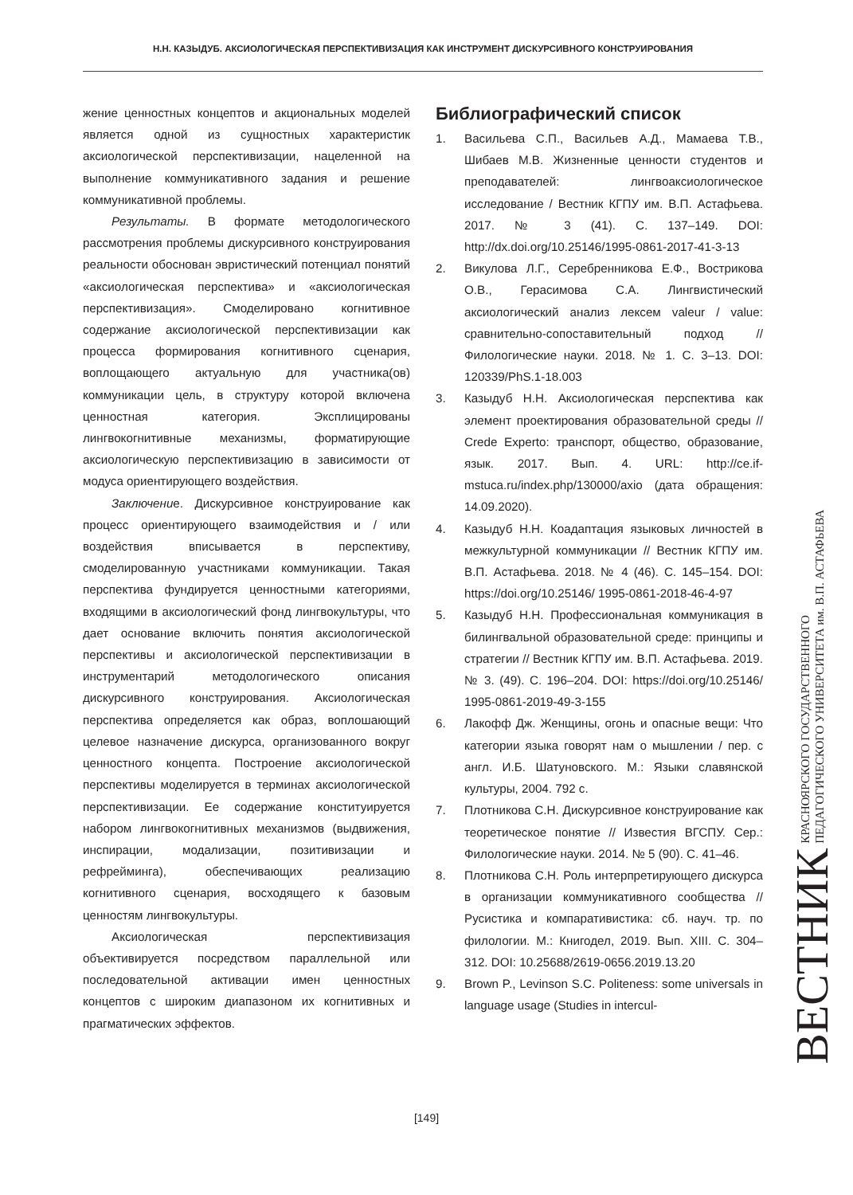Н.Н. КАЗЫДУБ. АКСИОЛОГИЧЕСКАЯ ПЕРСПЕКТИВИЗАЦИЯ КАК ИНСТРУМЕНТ ДИСКУРСИВНОГО КОНСТРУИРОВАНИЯ
жение ценностных концептов и акциональных моделей является одной из сущностных характеристик аксиологической перспективизации, нацеленной на выполнение коммуникативного задания и решение коммуникативной проблемы.
Результаты. В формате методологического рассмотрения проблемы дискурсивного конструирования реальности обоснован эвристический потенциал понятий «аксиологическая перспектива» и «аксиологическая перспективизация». Смоделировано когнитивное содержание аксиологической перспективизации как процесса формирования когнитивного сценария, воплощающего актуальную для участника(ов) коммуникации цель, в структуру которой включена ценностная категория. Эксплицированы лингвокогнитивные механизмы, форматирующие аксиологическую перспективизацию в зависимости от модуса ориентирующего воздействия.
Заключение. Дискурсивное конструирование как процесс ориентирующего взаимодействия и / или воздействия вписывается в перспективу, смоделированную участниками коммуникации. Такая перспектива фундируется ценностными категориями, входящими в аксиологический фонд лингвокультуры, что дает основание включить понятия аксиологической перспективы и аксиологической перспективизации в инструментарий методологического описания дискурсивного конструирования. Аксиологическая перспектива определяется как образ, воплошающий целевое назначение дискурса, организованного вокруг ценностного концепта. Построение аксиологической перспективы моделируется в терминах аксиологической перспективизации. Ее содержание конституируется набором лингвокогнитивных механизмов (выдвижения, инспирации, модализации, позитивизации и рефрейминга), обеспечивающих реализацию когнитивного сценария, восходящего к базовым ценностям лингвокультуры.
Аксиологическая перспективизация объективируется посредством параллельной или последовательной активации имен ценностных концептов с широким диапазоном их когнитивных и прагматических эффектов.
Библиографический список
1. Васильева С.П., Васильев А.Д., Мамаева Т.В., Шибаев М.В. Жизненные ценности студентов и преподавателей: лингвоаксиологическое исследование / Вестник КГПУ им. В.П. Астафьева. 2017. № 3 (41). С. 137–149. DOI: http://dx.doi.org/10.25146/1995-0861-2017-41-3-13
2. Викулова Л.Г., Серебренникова Е.Ф., Вострикова О.В., Герасимова С.А. Лингвистический аксиологический анализ лексем valeur / value: сравнительно-сопоставительный подход // Филологические науки. 2018. № 1. С. 3–13. DOI: 120339/PhS.1-18.003
3. Казыдуб Н.Н. Аксиологическая перспектива как элемент проектирования образовательной среды // Crede Experto: транспорт, общество, образование, язык. 2017. Вып. 4. URL: http://ce.if-mstuca.ru/index.php/130000/axio (дата обращения: 14.09.2020).
4. Казыдуб Н.Н. Коадаптация языковых личностей в межкультурной коммуникации // Вестник КГПУ им. В.П. Астафьева. 2018. № 4 (46). С. 145–154. DOI: https://doi.org/10.25146/ 1995-0861-2018-46-4-97
5. Казыдуб Н.Н. Профессиональная коммуникация в билингвальной образовательной среде: принципы и стратегии // Вестник КГПУ им. В.П. Астафьева. 2019. № 3. (49). С. 196–204. DOI: https://doi.org/10.25146/ 1995-0861-2019-49-3-155
6. Лакофф Дж. Женщины, огонь и опасные вещи: Что категории языка говорят нам о мышлении / пер. с англ. И.Б. Шатуновского. М.: Языки славянской культуры, 2004. 792 с.
7. Плотникова С.Н. Дискурсивное конструирование как теоретическое понятие // Известия ВГСПУ. Сер.: Филологические науки. 2014. № 5 (90). С. 41–46.
8. Плотникова С.Н. Роль интерпретирующего дискурса в организации коммуникативного сообщества // Русистика и компаративистика: сб. науч. тр. по филологии. М.: Книгодел, 2019. Вып. XIII. С. 304–312. DOI: 10.25688/2619-0656.2019.13.20
9. Brown P., Levinson S.C. Politeness: some universals in language usage (Studies in intercul-
[149]
ВЕСТНИК
КРАСНОЯРСКОГО ГОСУДАРСТВЕННОГО
ПЕДАГОГИЧЕСКОГО УНИВЕРСИТЕТА им. В.П. АСТАФЬЕВА